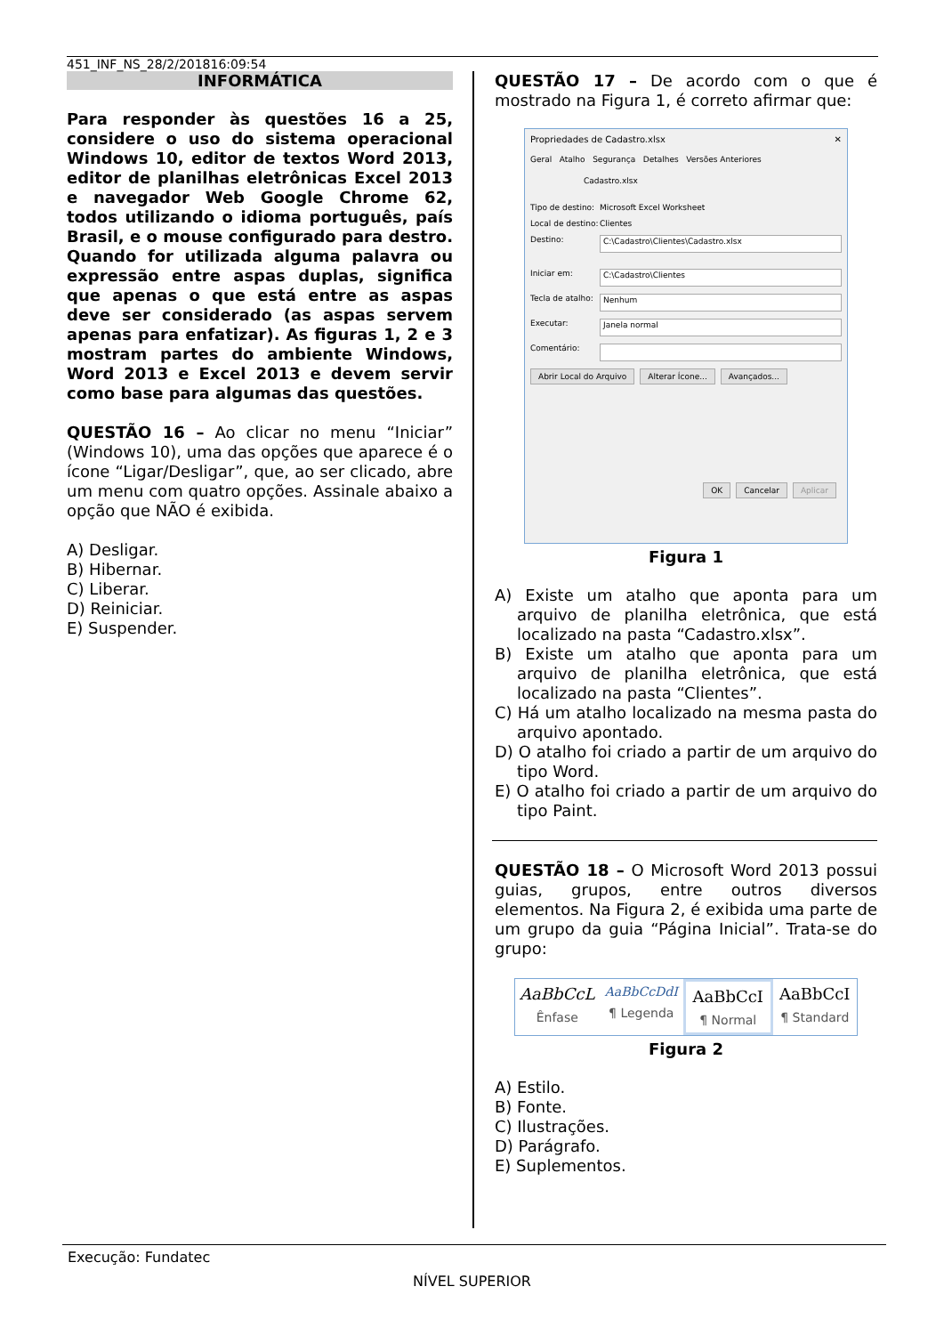451_INF_NS_28/2/201816:09:54
INFORMÁTICA
Para responder às questões 16 a 25, considere o uso do sistema operacional Windows 10, editor de textos Word 2013, editor de planilhas eletrônicas Excel 2013 e navegador Web Google Chrome 62, todos utilizando o idioma português, país Brasil, e o mouse configurado para destro. Quando for utilizada alguma palavra ou expressão entre aspas duplas, significa que apenas o que está entre as aspas deve ser considerado (as aspas servem apenas para enfatizar). As figuras 1, 2 e 3 mostram partes do ambiente Windows, Word 2013 e Excel 2013 e devem servir como base para algumas das questões.
QUESTÃO 16 – Ao clicar no menu “Iniciar” (Windows 10), uma das opções que aparece é o ícone “Ligar/Desligar”, que, ao ser clicado, abre um menu com quatro opções. Assinale abaixo a opção que NÃO é exibida.
A) Desligar.
B) Hibernar.
C) Liberar.
D) Reiniciar.
E) Suspender.
QUESTÃO 17 – De acordo com o que é mostrado na Figura 1, é correto afirmar que:
Propriedades de Cadastro.xlsx ✕
Geral Atalho Segurança Detalhes Versões Anteriores
Cadastro.xlsx
Tipo de destino: Microsoft Excel Worksheet
Local de destino: Clientes
Destino: C:\Cadastro\Clientes\Cadastro.xlsx
Iniciar em: C:\Cadastro\Clientes
Tecla de atalho: Nenhum
Executar: Janela normal
Comentário:
Abrir Local do Arquivo Alterar Ícone... Avançados...
OK Cancelar Aplicar
Figura 1
A) Existe um atalho que aponta para um arquivo de planilha eletrônica, que está localizado na pasta “Cadastro.xlsx”.
B) Existe um atalho que aponta para um arquivo de planilha eletrônica, que está localizado na pasta “Clientes”.
C) Há um atalho localizado na mesma pasta do arquivo apontado.
D) O atalho foi criado a partir de um arquivo do tipo Word.
E) O atalho foi criado a partir de um arquivo do tipo Paint.
QUESTÃO 18 – O Microsoft Word 2013 possui guias, grupos, entre outros diversos elementos. Na Figura 2, é exibida uma parte de um grupo da guia “Página Inicial”. Trata-se do grupo:
AaBbCcL
Ênfase
AaBbCcDdI
¶ Legenda
AaBbCcI
¶ Normal
AaBbCcI
¶ Standard
Figura 2
A) Estilo.
B) Fonte.
C) Ilustrações.
D) Parágrafo.
E) Suplementos.
Execução: Fundatec
NÍVEL SUPERIOR